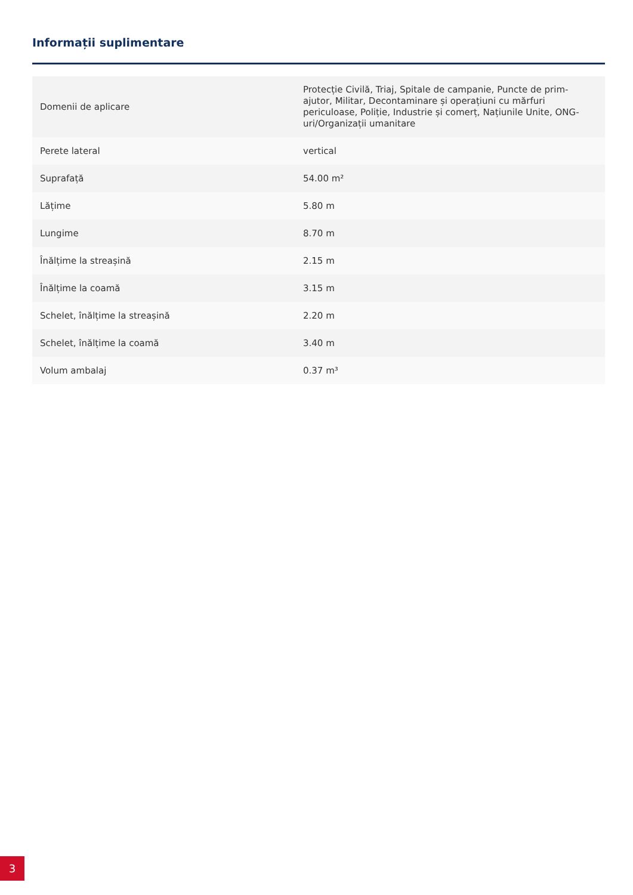Informații suplimentare
| Domenii de aplicare | Protecție Civilă, Triaj, Spitale de campanie, Puncte de prim-ajutor, Militar, Decontaminare și operațiuni cu mărfuri periculoase, Poliție, Industrie și comerț, Națiunile Unite, ONG-uri/Organizații umanitare |
| Perete lateral | vertical |
| Suprafață | 54.00 m² |
| Lățime | 5.80 m |
| Lungime | 8.70 m |
| Înălțime la streașină | 2.15 m |
| Înălțime la coamă | 3.15 m |
| Schelet, înălțime la streașină | 2.20 m |
| Schelet, înălțime la coamă | 3.40 m |
| Volum ambalaj | 0.37 m³ |
3